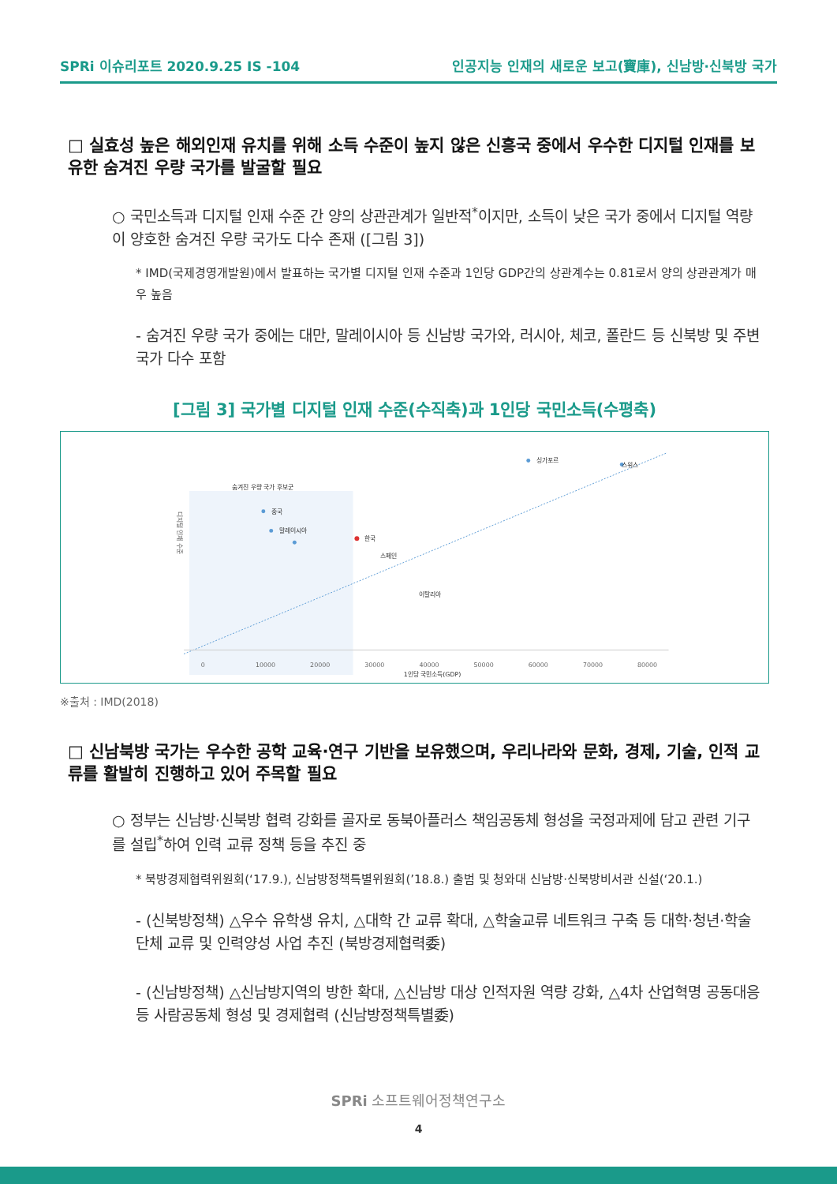SPRi 이슈리포트 2020.9.25 IS -104 인공지능 인재의 새로운 보고(寶庫), 신남방·신북방 국가
□ 실효성 높은 해외인재 유치를 위해 소득 수준이 높지 않은 신흥국 중에서 우수한 디지털 인재를 보유한 숨겨진 우량 국가를 발굴할 필요
○ 국민소득과 디지털 인재 수준 간 양의 상관관계가 일반적<sup>*</sup>이지만, 소득이 낮은 국가 중에서 디지털 역량이 양호한 숨겨진 우량 국가도 다수 존재 ([그림 3])
* IMD(국제경영개발원)에서 발표하는 국가별 디지털 인재 수준과 1인당 GDP간의 상관계수는 0.81로서 양의 상관관계가 매우 높음
- 숨겨진 우량 국가 중에는 대만, 말레이시아 등 신남방 국가와, 러시아, 체코, 폴란드 등 신북방 및 주변국가 다수 포함
[그림 3] 국가별 디지털 인재 수준(수직축)과 1인당 국민소득(수평축)
디지털 인재 수준
숨겨진 우량 국가 후보군
0
10000
20000
30000
40000
50000
60000
70000
80000
1인당 국민소득(GDP)
중국
말레이시아
한국
스페인
스위스
싱가포르
이탈리아
※출처 : IMD(2018)
□ 신남북방 국가는 우수한 공학 교육·연구 기반을 보유했으며, 우리나라와 문화, 경제, 기술, 인적 교류를 활발히 진행하고 있어 주목할 필요
○ 정부는 신남방·신북방 협력 강화를 골자로 동북아플러스 책임공동체 형성을 국정과제에 담고 관련 기구를 설립<sup>*</sup>하여 인력 교류 정책 등을 추진 중
* 북방경제협력위원회(‘17.9.), 신남방정책특별위원회(’18.8.) 출범 및 청와대 신남방·신북방비서관 신설(‘20.1.)
- (신북방정책) △우수 유학생 유치, △대학 간 교류 확대, △학술교류 네트워크 구축 등 대학·청년·학술단체 교류 및 인력양성 사업 추진 (북방경제협력委)
- (신남방정책) △신남방지역의 방한 확대, △신남방 대상 인적자원 역량 강화, △4차 산업혁명 공동대응 등 사람공동체 형성 및 경제협력 (신남방정책특별委)
SPRi 소프트웨어정책연구소
4